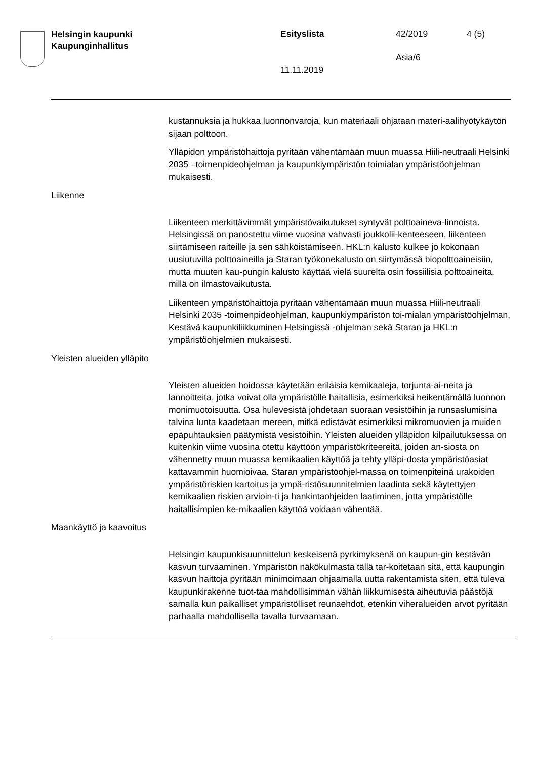Helsingin kaupunki
Kaupunginhallitus
Esityslista 42/2019 4 (5)
Asia/6
11.11.2019
kustannuksia ja hukkaa luonnonvaroja, kun materiaali ohjataan materi-aalihyötykäytön sijaan polttoon.
Ylläpidon ympäristöhaittoja pyritään vähentämään muun muassa Hiili-neutraali Helsinki 2035 –toimenpideohjelman ja kaupunkiympäristön toimialan ympäristöohjelman mukaisesti.
Liikenne
Liikenteen merkittävimmät ympäristövaikutukset syntyvät polttoaineva-linnoista. Helsingissä on panostettu viime vuosina vahvasti joukkolii-kenteeseen, liikenteen siirtämiseen raiteille ja sen sähköistämiseen. HKL:n kalusto kulkee jo kokonaan uusiutuvilla polttoaineilla ja Staran työkonekalusto on siirtymässä biopolttoaineisiin, mutta muuten kau-pungin kalusto käyttää vielä suurelta osin fossiilisia polttoaineita, millä on ilmastovaikutusta.
Liikenteen ympäristöhaittoja pyritään vähentämään muun muassa Hiili-neutraali Helsinki 2035 -toimenpideohjelman, kaupunkiympäristön toi-mialan ympäristöohjelman, Kestävä kaupunkiliikkuminen Helsingissä -ohjelman sekä Staran ja HKL:n ympäristöohjelmien mukaisesti.
Yleisten alueiden ylläpito
Yleisten alueiden hoidossa käytetään erilaisia kemikaaleja, torjunta-ai-neita ja lannoitteita, jotka voivat olla ympäristölle haitallisia, esimerkiksi heikentämällä luonnon monimuotoisuutta. Osa hulevesistä johdetaan suoraan vesistöihin ja runsaslumisina talvina lunta kaadetaan mereen, mitkä edistävät esimerkiksi mikromuovien ja muiden epäpuhtauksien päätymistä vesistöihin. Yleisten alueiden ylläpidon kilpailutuksessa on kuitenkin viime vuosina otettu käyttöön ympäristökriteereitä, joiden an-siosta on vähennetty muun muassa kemikaalien käyttöä ja tehty ylläpi-dosta ympäristöasiat kattavammin huomioivaa. Staran ympäristöohjel-massa on toimenpiteinä urakoiden ympäristöriskien kartoitus ja ympä-ristösuunnitelmien laadinta sekä käytettyjen kemikaalien riskien arvioin-ti ja hankintaohjeiden laatiminen, jotta ympäristölle haitallisimpien ke-mikaalien käyttöä voidaan vähentää.
Maankäyttö ja kaavoitus
Helsingin kaupunkisuunnittelun keskeisenä pyrkimyksenä on kaupun-gin kestävän kasvun turvaaminen. Ympäristön näkökulmasta tällä tar-koitetaan sitä, että kaupungin kasvun haittoja pyritään minimoimaan ohjaamalla uutta rakentamista siten, että tuleva kaupunkirakenne tuot-taa mahdollisimman vähän liikkumisesta aiheutuvia päästöjä samalla kun paikalliset ympäristölliset reunaehdot, etenkin viheralueiden arvot pyritään parhaalla mahdollisella tavalla turvaamaan.